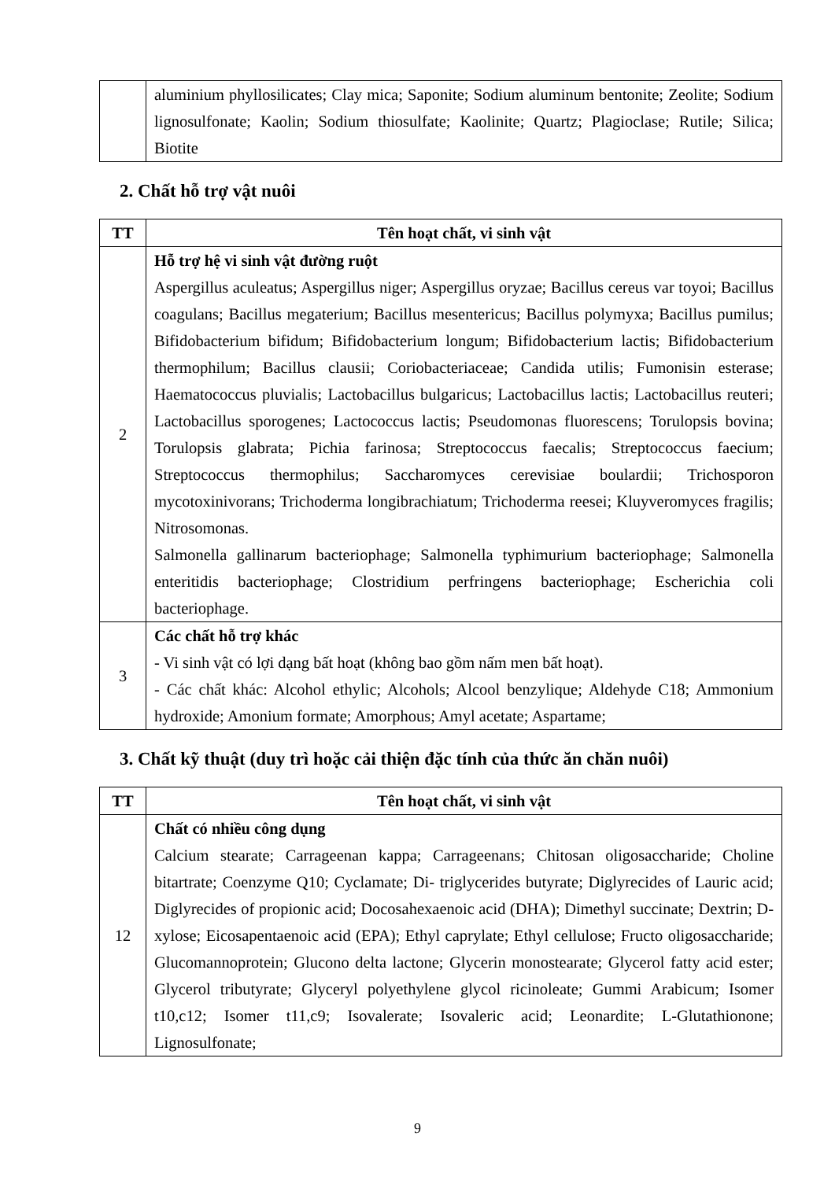| | aluminium phyllosilicates; Clay mica; Saponite; Sodium aluminum bentonite; Zeolite; Sodium lignosulfonate; Kaolin; Sodium thiosulfate; Kaolinite; Quartz; Plagioclase; Rutile; Silica; Biotite |
2. Chất hỗ trợ vật nuôi
| TT | Tên hoạt chất, vi sinh vật |
| --- | --- |
| 2 | Hỗ trợ hệ vi sinh vật đường ruột Aspergillus aculeatus; Aspergillus niger; Aspergillus oryzae; Bacillus cereus var toyoi; Bacillus coagulans; Bacillus megaterium; Bacillus mesentericus; Bacillus polymyxa; Bacillus pumilus; Bifidobacterium bifidum; Bifidobacterium longum; Bifidobacterium lactis; Bifidobacterium thermophilum; Bacillus clausii; Coriobacteriaceae; Candida utilis; Fumonisin esterase; Haematococcus pluvialis; Lactobacillus bulgaricus; Lactobacillus lactis; Lactobacillus reuteri; Lactobacillus sporogenes; Lactococcus lactis; Pseudomonas fluorescens; Torulopsis bovina; Torulopsis glabrata; Pichia farinosa; Streptococcus faecalis; Streptococcus faecium; Streptococcus thermophilus; Saccharomyces cerevisiae boulardii; Trichosporon mycotoxinivorans; Trichoderma longibrachiatum; Trichoderma reesei; Kluyveromyces fragilis; Nitrosomonas. Salmonella gallinarum bacteriophage; Salmonella typhimurium bacteriophage; Salmonella enteritidis bacteriophage; Clostridium perfringens bacteriophage; Escherichia coli bacteriophage. |
| 3 | Các chất hỗ trợ khác - Vi sinh vật có lợi dạng bất hoạt (không bao gồm nấm men bất hoạt). - Các chất khác: Alcohol ethylic; Alcohols; Alcool benzylique; Aldehyde C18; Ammonium hydroxide; Amonium formate; Amorphous; Amyl acetate; Aspartame; |
3. Chất kỹ thuật (duy trì hoặc cải thiện đặc tính của thức ăn chăn nuôi)
| TT | Tên hoạt chất, vi sinh vật |
| --- | --- |
| 12 | Chất có nhiều công dụng Calcium stearate; Carrageenan kappa; Carrageenans; Chitosan oligosaccharide; Choline bitartrate; Coenzyme Q10; Cyclamate; Di- triglycerides butyrate; Diglyrecides of Lauric acid; Diglyrecides of propionic acid; Docosahexaenoic acid (DHA); Dimethyl succinate; Dextrin; D-xylose; Eicosapentaenoic acid (EPA); Ethyl caprylate; Ethyl cellulose; Fructo oligosaccharide; Glucomannoprotein; Glucono delta lactone; Glycerin monostearate; Glycerol fatty acid ester; Glycerol tributyrate; Glyceryl polyethylene glycol ricinoleate; Gummi Arabicum; Isomer t10,c12; Isomer t11,c9; Isovalerate; Isovaleric acid; Leonardite; L-Glutathionone; Lignosulfonate; |
9